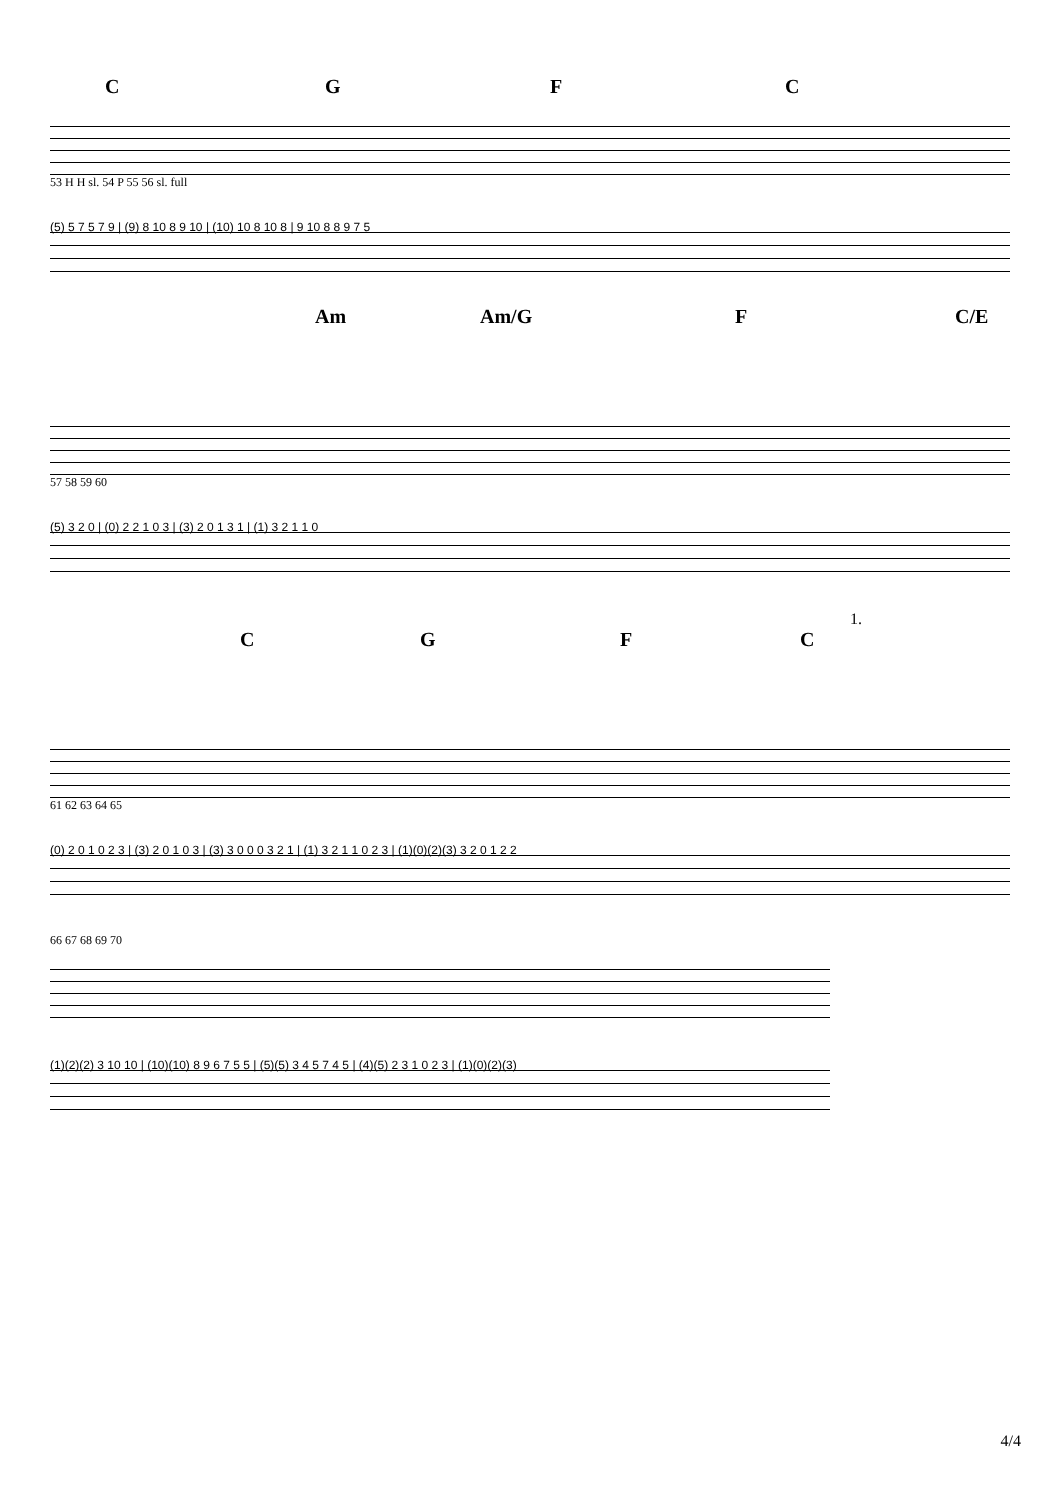C G F C
53 H H sl. 54 P 55 56 sl. full
(5) 5 7 5 7 9 | (9) 8 10 8 9 10 | (10) 10 8 10 8 | 9 10 8 8 9 7 5
Am Am/G F C/E
57 58 59 60
(5) 3 2 0 | (0) 2 2 1 0 3 | (3) 2 0 1 3 1 | (1) 3 2 1 1 0
1.
C G F C
61 62 63 64 65
(0) 2 0 1 0 2 3 | (3) 2 0 1 0 3 | (3) 3 0 0 0 3 2 1 | (1) 3 2 1 1 0 2 3 | (1)(0)(2)(3) 3 2 0 1 2 2
66 67 68 69 70
(1)(2)(2) 3 10 10 | (10)(10) 8 9 6 7 5 5 | (5)(5) 3 4 5 7 4 5 | (4)(5) 2 3 1 0 2 3 | (1)(0)(2)(3)
4/4